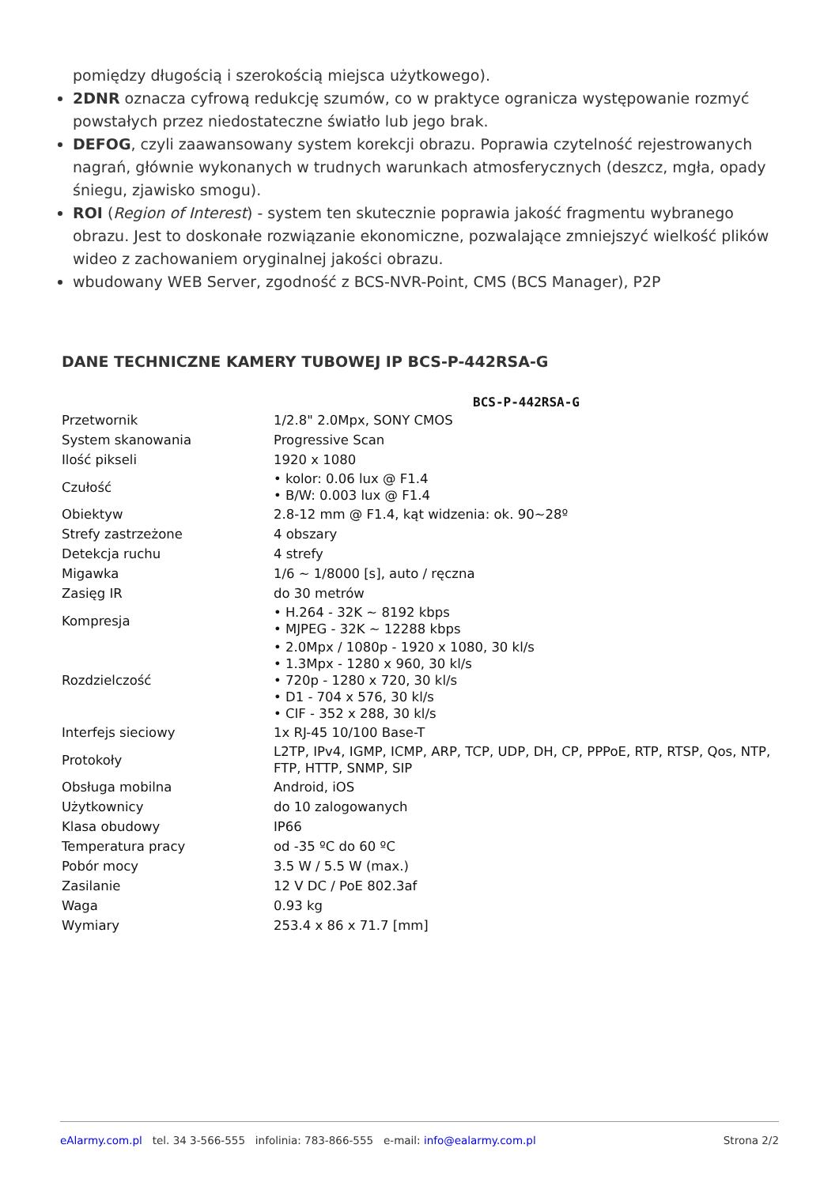pomiędzy długością i szerokością miejsca użytkowego).
2DNR oznacza cyfrową redukcję szumów, co w praktyce ogranicza występowanie rozmyć powstałych przez niedostateczne światło lub jego brak.
DEFOG, czyli zaawansowany system korekcji obrazu. Poprawia czytelność rejestrowanych nagrań, głównie wykonanych w trudnych warunkach atmosferycznych (deszcz, mgła, opady śniegu, zjawisko smogu).
ROI (Region of Interest) - system ten skutecznie poprawia jakość fragmentu wybranego obrazu. Jest to doskonałe rozwiązanie ekonomiczne, pozwalające zmniejszyć wielkość plików wideo z zachowaniem oryginalnej jakości obrazu.
wbudowany WEB Server, zgodność z BCS-NVR-Point, CMS (BCS Manager), P2P
DANE TECHNICZNE KAMERY TUBOWEJ IP BCS-P-442RSA-G
| BCS-P-442RSA-G | |
| --- | --- |
| Przetwornik | 1/2.8" 2.0Mpx, SONY CMOS |
| System skanowania | Progressive Scan |
| Ilość pikseli | 1920 x 1080 |
| Czułość | • kolor: 0.06 lux @ F1.4 • B/W: 0.003 lux @ F1.4 |
| Obiektyw | 2.8-12 mm @ F1.4, kąt widzenia: ok. 90~28º |
| Strefy zastrzeżone | 4 obszary |
| Detekcja ruchu | 4 strefy |
| Migawka | 1/6 ~ 1/8000 [s], auto / ręczna |
| Zasięg IR | do 30 metrów |
| Kompresja | • H.264 - 32K ~ 8192 kbps • MJPEG - 32K ~ 12288 kbps |
| Rozdzielczość | • 2.0Mpx / 1080p - 1920 x 1080, 30 kl/s • 1.3Mpx - 1280 x 960, 30 kl/s • 720p - 1280 x 720, 30 kl/s • D1 - 704 x 576, 30 kl/s • CIF - 352 x 288, 30 kl/s |
| Interfejs sieciowy | 1x RJ-45 10/100 Base-T |
| Protokoły | L2TP, IPv4, IGMP, ICMP, ARP, TCP, UDP, DH, CP, PPPoE, RTP, RTSP, Qos, NTP, FTP, HTTP, SNMP, SIP |
| Obsługa mobilna | Android, iOS |
| Użytkownicy | do 10 zalogowanych |
| Klasa obudowy | IP66 |
| Temperatura pracy | od -35 ºC do 60 ºC |
| Pobór mocy | 3.5 W / 5.5 W (max.) |
| Zasilanie | 12 V DC / PoE 802.3af |
| Waga | 0.93 kg |
| Wymiary | 253.4 x 86 x 71.7 [mm] |
eAlarmy.com.pl tel. 34 3-566-555 infolinia: 783-866-555 e-mail: info@ealarmy.com.pl Strona 2/2